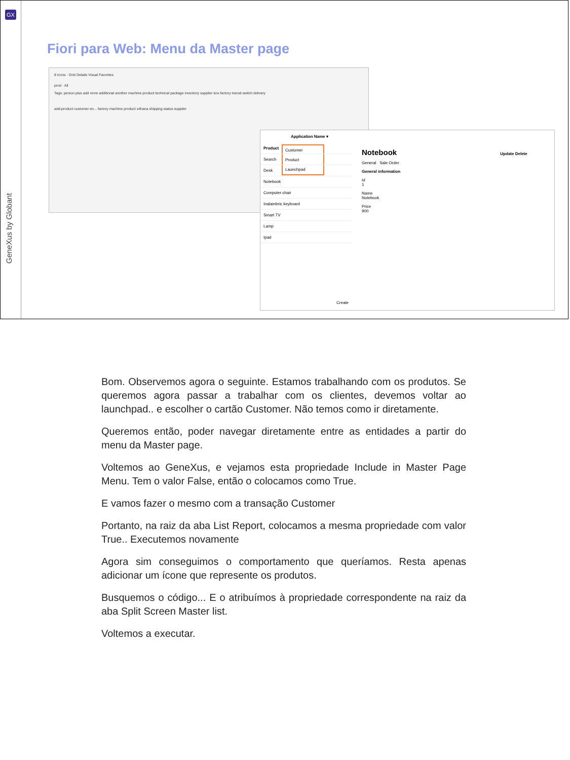GX
GeneXus by Globant
Fiori para Web: Menu da Master page
8 Icons · Grid Details Visual Favorites
prod · All
Tags: person plus add more additional another machine product technical package inventory supplier box factory transit switch delivery
add-product customer-en... factory machine product s4hana shipping-status supplier
Application Name ▾
Customer
Product
Launchpad
Product
Search
Desk
Notebook
Computer chair
Inalambric keyboard
Smart TV
Lamp
Ipad
Notebook Update Delete
General Sale Order
General information
Id
1
Name
Notebook
Price
900
Create
Bom. Observemos agora o seguinte. Estamos trabalhando com os produtos. Se queremos agora passar a trabalhar com os clientes, devemos voltar ao launchpad.. e escolher o cartão Customer. Não temos como ir diretamente.
Queremos então, poder navegar diretamente entre as entidades a partir do menu da Master page.
Voltemos ao GeneXus, e vejamos esta propriedade Include in Master Page Menu. Tem o valor False, então o colocamos como True.
E vamos fazer o mesmo com a transação Customer
Portanto, na raiz da aba List Report, colocamos a mesma propriedade com valor True.. Executemos novamente
Agora sim conseguimos o comportamento que queríamos. Resta apenas adicionar um ícone que represente os produtos.
Busquemos o código... E o atribuímos à propriedade correspondente na raiz da aba Split Screen Master list.
Voltemos a executar.